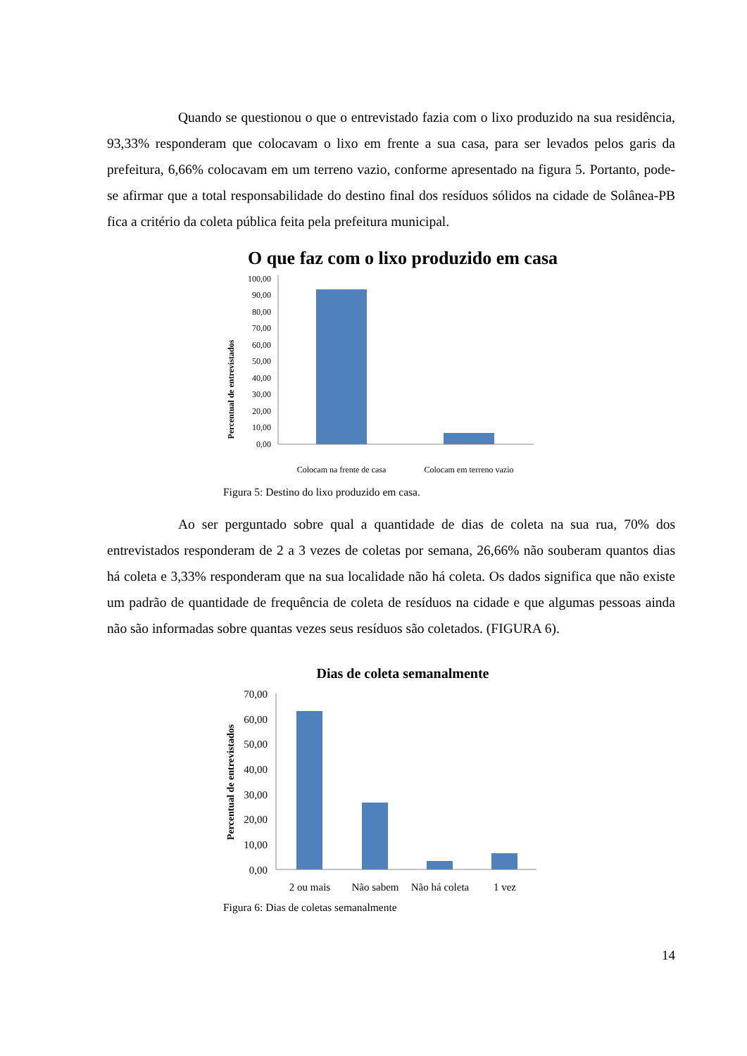Quando se questionou o que o entrevistado fazia com o lixo produzido na sua residência, 93,33% responderam que colocavam o lixo em frente a sua casa, para ser levados pelos garis da prefeitura, 6,66% colocavam em um terreno vazio, conforme apresentado na figura 5. Portanto, pode-se afirmar que a total responsabilidade do destino final dos resíduos sólidos na cidade de Solânea-PB fica a critério da coleta pública feita pela prefeitura municipal.
O que faz com o lixo produzido em casa
Percentual de entrevistados
100,00
90,00
80,00
70,00
60,00
50,00
40,00
30,00
20,00
10,00
0,00
Colocam na frente de casa
Colocam em terreno vazio
Figura 5: Destino do lixo produzido em casa.
Ao ser perguntado sobre qual a quantidade de dias de coleta na sua rua, 70% dos entrevistados responderam de 2 a 3 vezes de coletas por semana, 26,66% não souberam quantos dias há coleta e 3,33% responderam que na sua localidade não há coleta. Os dados significa que não existe um padrão de quantidade de frequência de coleta de resíduos na cidade e que algumas pessoas ainda não são informadas sobre quantas vezes seus resíduos são coletados. (FIGURA 6).
Dias de coleta semanalmente
Percentual de entrevistados
70,00
60,00
50,00
40,00
30,00
20,00
10,00
0,00
2 ou mais
Não sabem
Não há coleta
1 vez
Figura 6: Dias de coletas semanalmente
14